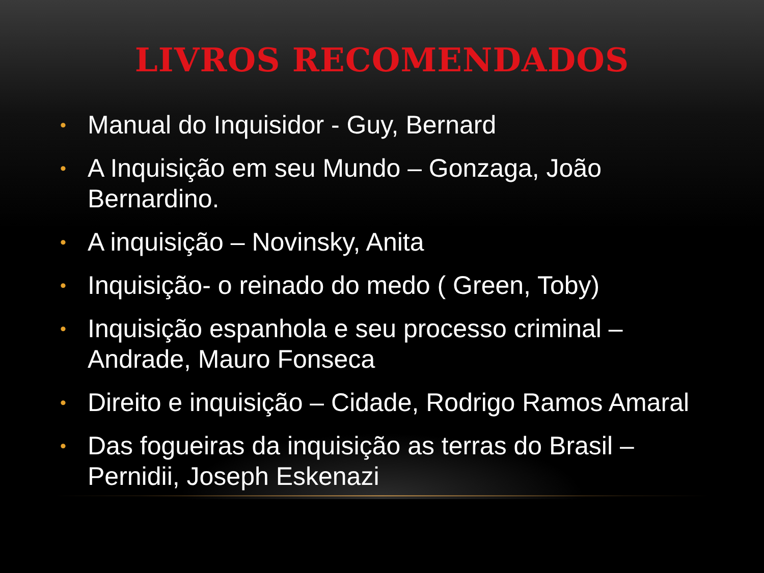LIVROS RECOMENDADOS
• Manual do Inquisidor - Guy, Bernard
• A Inquisição em seu Mundo – Gonzaga, João Bernardino.
• A inquisição – Novinsky, Anita
• Inquisição- o reinado do medo ( Green, Toby)
• Inquisição espanhola e seu processo criminal – Andrade, Mauro Fonseca
• Direito e inquisição – Cidade, Rodrigo Ramos Amaral
• Das fogueiras da inquisição as terras do Brasil – Pernidii, Joseph Eskenazi